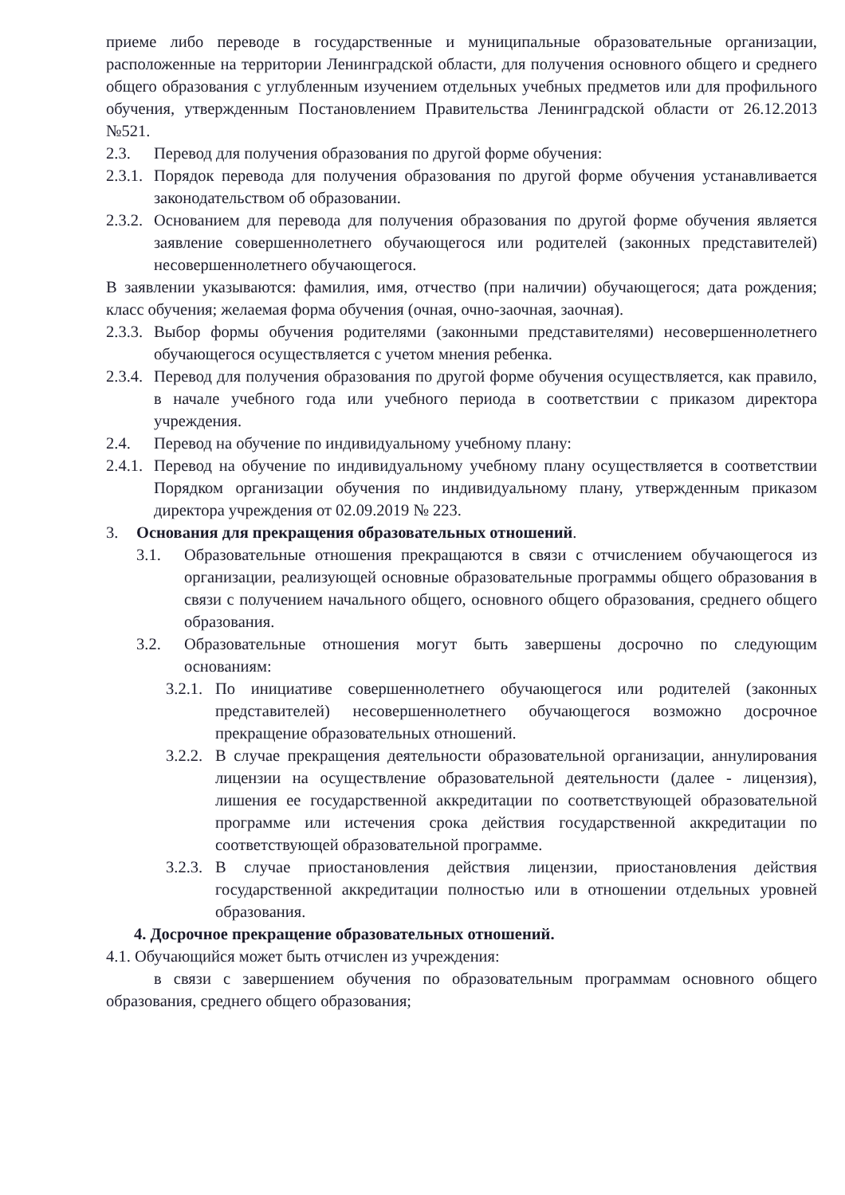приеме либо переводе в государственные и муниципальные образовательные организации, расположенные на территории Ленинградской области, для получения основного общего и среднего общего образования с углубленным изучением отдельных учебных предметов или для профильного обучения, утвержденным Постановлением Правительства Ленинградской области от 26.12.2013 №521.
2.3. Перевод для получения образования по другой форме обучения:
2.3.1. Порядок перевода для получения образования по другой форме обучения устанавливается законодательством об образовании.
2.3.2. Основанием для перевода для получения образования по другой форме обучения является заявление совершеннолетнего обучающегося или родителей (законных представителей) несовершеннолетнего обучающегося.
В заявлении указываются: фамилия, имя, отчество (при наличии) обучающегося; дата рождения; класс обучения; желаемая форма обучения (очная, очно-заочная, заочная).
2.3.3. Выбор формы обучения родителями (законными представителями) несовершеннолетнего обучающегося осуществляется с учетом мнения ребенка.
2.3.4. Перевод для получения образования по другой форме обучения осуществляется, как правило, в начале учебного года или учебного периода в соответствии с приказом директора учреждения.
2.4. Перевод на обучение по индивидуальному учебному плану:
2.4.1. Перевод на обучение по индивидуальному учебному плану осуществляется в соответствии Порядком организации обучения по индивидуальному плану, утвержденным приказом директора учреждения от 02.09.2019 № 223.
3. Основания для прекращения образовательных отношений.
3.1. Образовательные отношения прекращаются в связи с отчислением обучающегося из организации, реализующей основные образовательные программы общего образования в связи с получением начального общего, основного общего образования, среднего общего образования.
3.2. Образовательные отношения могут быть завершены досрочно по следующим основаниям:
3.2.1. По инициативе совершеннолетнего обучающегося или родителей (законных представителей) несовершеннолетнего обучающегося возможно досрочное прекращение образовательных отношений.
3.2.2. В случае прекращения деятельности образовательной организации, аннулирования лицензии на осуществление образовательной деятельности (далее - лицензия), лишения ее государственной аккредитации по соответствующей образовательной программе или истечения срока действия государственной аккредитации по соответствующей образовательной программе.
3.2.3. В случае приостановления действия лицензии, приостановления действия государственной аккредитации полностью или в отношении отдельных уровней образования.
4. Досрочное прекращение образовательных отношений.
4.1. Обучающийся может быть отчислен из учреждения:
в связи с завершением обучения по образовательным программам основного общего образования, среднего общего образования;